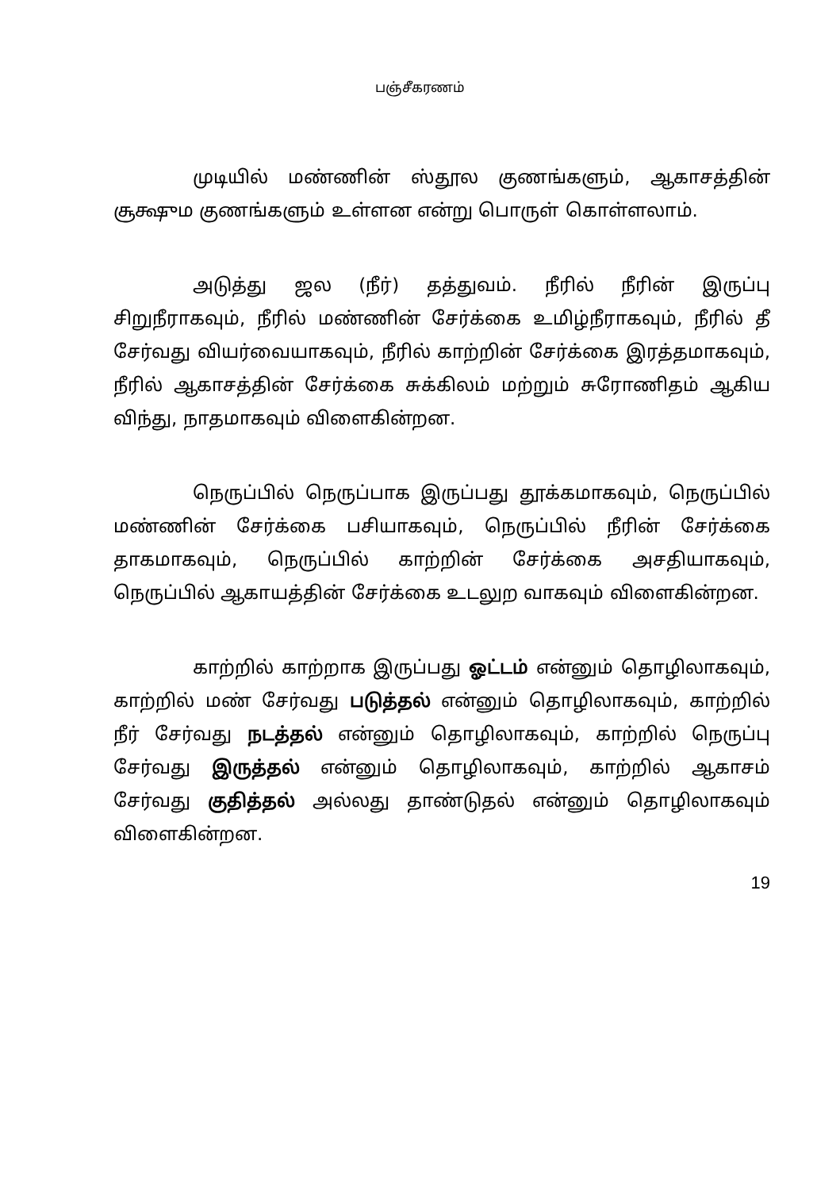பஞ்சீகரணம்
முடியில் மண்ணின் ஸ்தூல குணங்களும், ஆகாசத்தின் சூக்ஷும குணங்களும் உள்ளன என்று பொருள் கொள்ளலாம்.
அடுத்து ஜல (நீர்) தத்துவம். நீரில் நீரின் இருப்பு சிறுநீராகவும், நீரில் மண்ணின் சேர்க்கை உமிழ்நீராகவும், நீரில் தீ சேர்வது வியர்வையாகவும், நீரில் காற்றின் சேர்க்கை இரத்தமாகவும், நீரில் ஆகாசத்தின் சேர்க்கை சுக்கிலம் மற்றும் சுரோணிதம் ஆகிய விந்து, நாதமாகவும் விளைகின்றன.
நெருப்பில் நெருப்பாக இருப்பது தூக்கமாகவும், நெருப்பில் மண்ணின் சேர்க்கை பசியாகவும், நெருப்பில் நீரின் சேர்க்கை தாகமாகவும், நெருப்பில் காற்றின் சேர்க்கை அசதியாகவும், நெருப்பில் ஆகாயத்தின் சேர்க்கை உடலுற வாகவும் விளைகின்றன.
காற்றில் காற்றாக இருப்பது ஓட்டம் என்னும் தொழிலாகவும், காற்றில் மண் சேர்வது படுத்தல் என்னும் தொழிலாகவும், காற்றில் நீர் சேர்வது நடத்தல் என்னும் தொழிலாகவும், காற்றில் நெருப்பு சேர்வது இருத்தல் என்னும் தொழிலாகவும், காற்றில் ஆகாசம் சேர்வது குதித்தல் அல்லது தாண்டுதல் என்னும் தொழிலாகவும் விளைகின்றன.
19